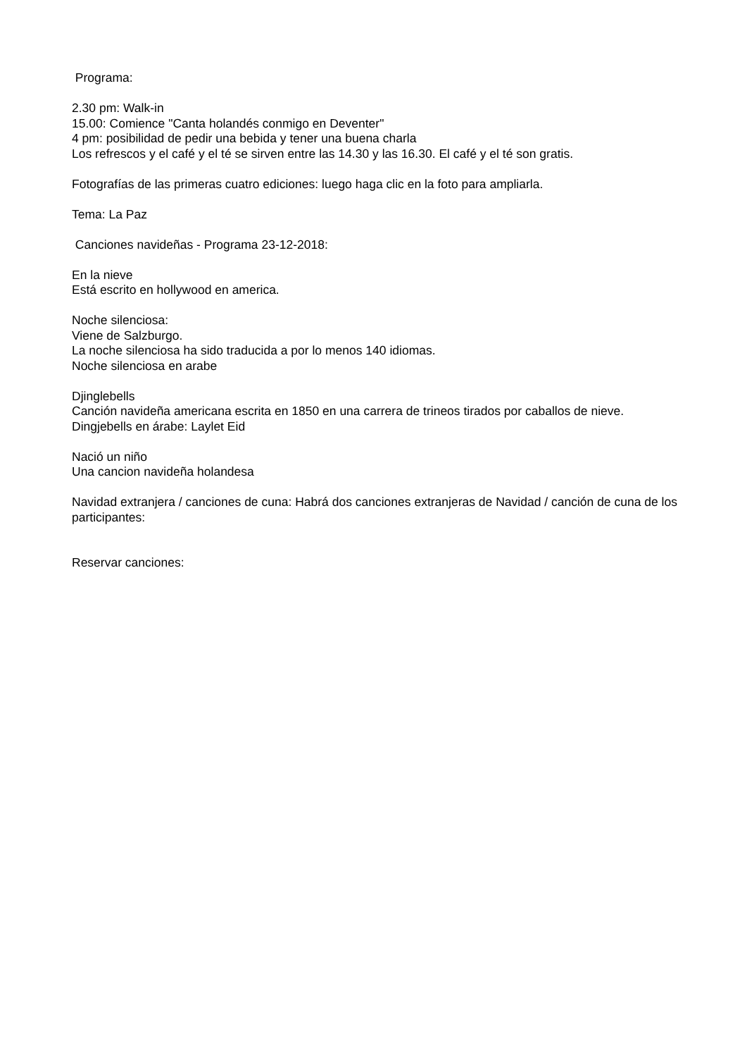Programa:
2.30 pm: Walk-in
15.00: Comience "Canta holandés conmigo en Deventer"
4 pm: posibilidad de pedir una bebida y tener una buena charla
Los refrescos y el café y el té se sirven entre las 14.30 y las 16.30. El café y el té son gratis.
Fotografías de las primeras cuatro ediciones: luego haga clic en la foto para ampliarla.
Tema: La Paz
Canciones navideñas - Programa 23-12-2018:
En la nieve
Está escrito en hollywood en america.
Noche silenciosa:
Viene de Salzburgo.
La noche silenciosa ha sido traducida a por lo menos 140 idiomas.
Noche silenciosa en arabe
Djinglebells
Canción navideña americana escrita en 1850 en una carrera de trineos tirados por caballos de nieve.
Dingjebells en árabe: Laylet Eid
Nació un niño
Una cancion navideña holandesa
Navidad extranjera / canciones de cuna: Habrá dos canciones extranjeras de Navidad / canción de cuna de los participantes:
Reservar canciones: